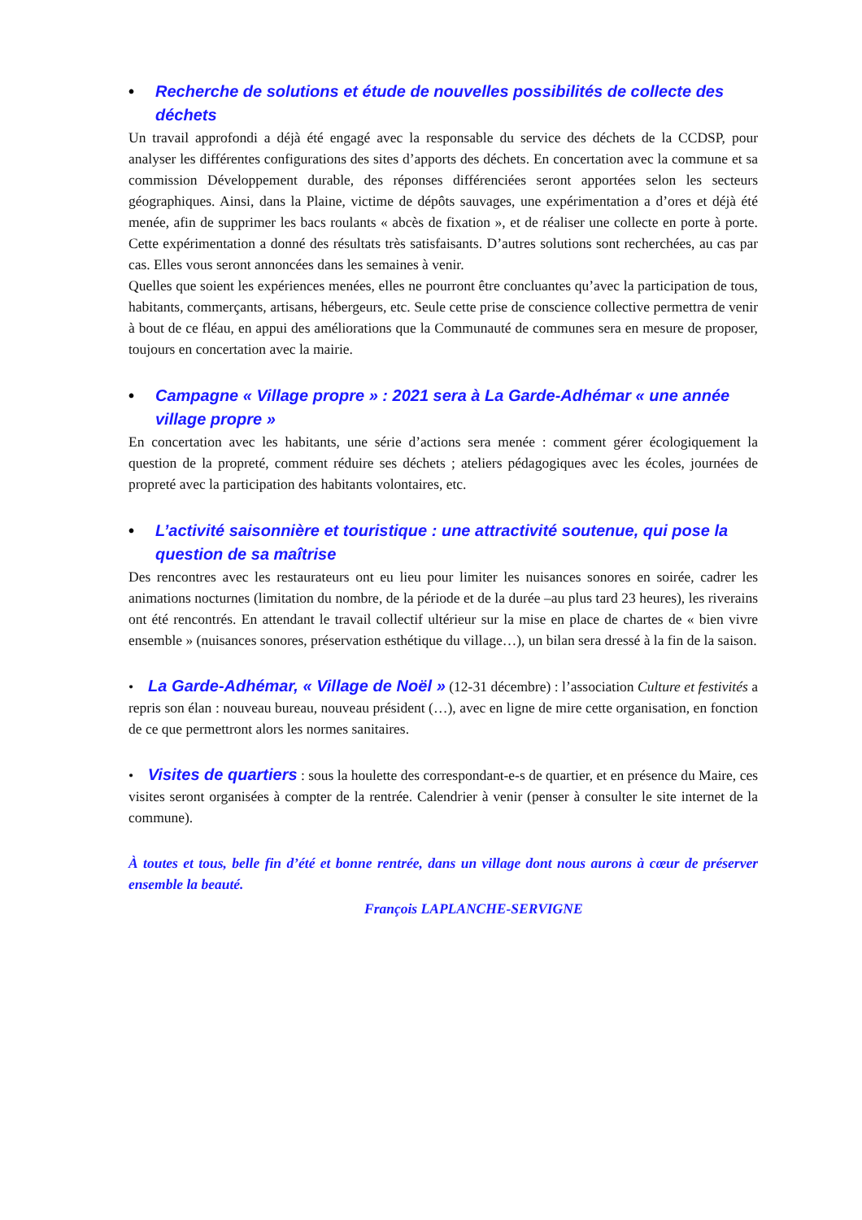• Recherche de solutions et étude de nouvelles possibilités de collecte des déchets
Un travail approfondi a déjà été engagé avec la responsable du service des déchets de la CCDSP, pour analyser les différentes configurations des sites d’apports des déchets. En concertation avec la commune et sa commission Développement durable, des réponses différenciées seront apportées selon les secteurs géographiques. Ainsi, dans la Plaine, victime de dépôts sauvages, une expérimentation a d’ores et déjà été menée, afin de supprimer les bacs roulants « abcès de fixation », et de réaliser une collecte en porte à porte. Cette expérimentation a donné des résultats très satisfaisants. D’autres solutions sont recherchées, au cas par cas. Elles vous seront annoncées dans les semaines à venir.
Quelles que soient les expériences menées, elles ne pourront être concluantes qu’avec la participation de tous, habitants, commerçants, artisans, hébergeurs, etc. Seule cette prise de conscience collective permettra de venir à bout de ce fléau, en appui des améliorations que la Communauté de communes sera en mesure de proposer, toujours en concertation avec la mairie.
• Campagne « Village propre » : 2021 sera à La Garde-Adhémar « une année village propre »
En concertation avec les habitants, une série d’actions sera menée : comment gérer écologiquement la question de la propreté, comment réduire ses déchets ; ateliers pédagogiques avec les écoles, journées de propreté avec la participation des habitants volontaires, etc.
• L’activité saisonnière et touristique : une attractivité soutenue, qui pose la question de sa maîtrise
Des rencontres avec les restaurateurs ont eu lieu pour limiter les nuisances sonores en soirée, cadrer les animations nocturnes (limitation du nombre, de la période et de la durée –au plus tard 23 heures), les riverains ont été rencontrés. En attendant le travail collectif ultérieur sur la mise en place de chartes de « bien vivre ensemble » (nuisances sonores, préservation esthétique du village…), un bilan sera dressé à la fin de la saison.
• La Garde-Adhémar, « Village de Noël » (12-31 décembre) : l’association Culture et festivités a repris son élan : nouveau bureau, nouveau président (…), avec en ligne de mire cette organisation, en fonction de ce que permettront alors les normes sanitaires.
• Visites de quartiers : sous la houlette des correspondant-e-s de quartier, et en présence du Maire, ces visites seront organisées à compter de la rentrée. Calendrier à venir (penser à consulter le site internet de la commune).
À toutes et tous, belle fin d’été et bonne rentrée, dans un village dont nous aurons à cœur de préserver ensemble la beauté.
François LAPLANCHE-SERVIGNE